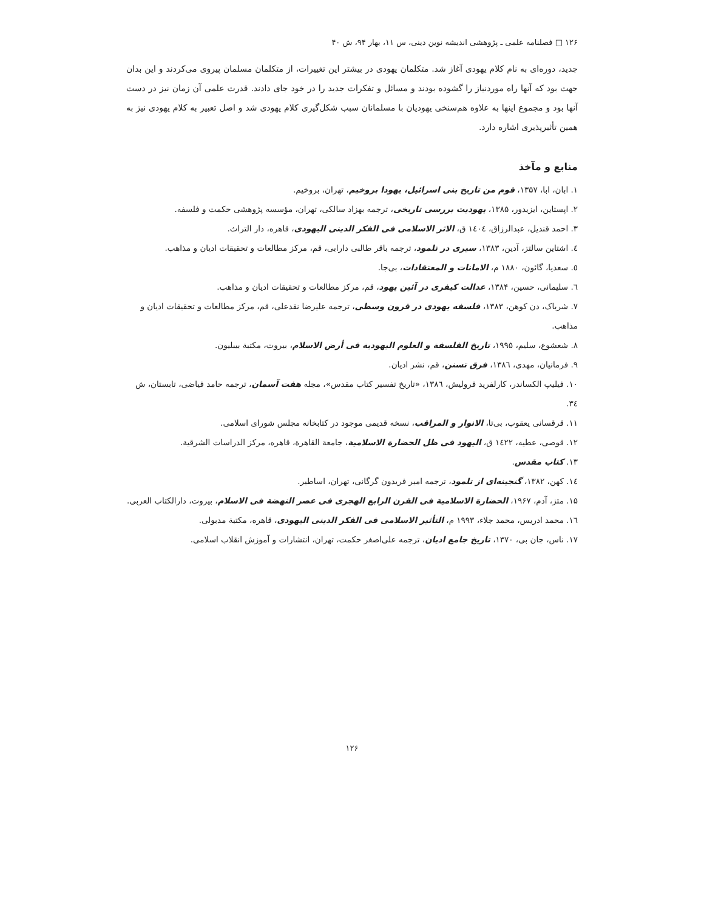۱۲۶ □ فصلنامه علمی ـ پژوهشی اندیشه نوین دینی، س ۱۱، بهار ۹۴، ش ۴۰
جدید، دوره‌ای به نام کلام یهودی آغاز شد. متکلمان یهودی در بیشتر این تغییرات، از متکلمان مسلمان پیروی می‌کردند و این بدان جهت بود که آنها راه موردنیاز را گشوده بودند و مسائل و تفکرات جدید را در خود جای دادند. قدرت علمی آن زمان نیز در دست آنها بود و مجموع اینها به علاوه هم‌سنخی یهودیان با مسلمانان سبب شکل‌گیری کلام یهودی شد و اصل تعبیر به کلام یهودی نیز به همین تأثیرپذیری اشاره دارد.
منابع و مآخذ
۱. ابان، ابا، ۱۳۵۷، قوم من تاریخ بنی اسرائیل، یهودا بروخیم، تهران، بروخیم.
۲. اپستاین، ایزیدور، ۱۳۸۵، یهودیت بررسی تاریخی، ترجمه بهزاد سالکی، تهران، مؤسسه پژوهشی حکمت و فلسفه.
۳. احمد قندیل، عبدالرزاق، ۱٤۰٤ ق، الاثر الاسلامی فی الفکر الدینی الیهودی، قاهره، دار التراث.
٤. اشتاین سالتز، آدین، ۱۳۸۳، سیری در تلمود، ترجمه باقر طالبی دارابی، قم، مرکز مطالعات و تحقیقات ادیان و مذاهب.
٥. سعدیا، گائون، ۱۸۸۰ م، الامانات و المعتقادات، بی‌جا.
٦. سلیمانی، حسین، ۱۳۸۴، عدالت کیفری در آئین یهود، قم، مرکز مطالعات و تحقیقات ادیان و مذاهب.
۷. شرباک، دن کوهن، ۱۳۸۳، فلسفه یهودی در قرون وسطی، ترجمه علیرضا نقدعلی، قم، مرکز مطالعات و تحقیقات ادیان و مذاهب.
۸. شعشوع، سلیم، ۱۹۹۵، تاریخ الفلسفة و العلوم الیهودیة فی أرض الاسلام، بیروت، مکتبة بیبلیون.
۹. فرمانیان، مهدی، ۱۳۸٦، فرق تسنن، قم، نشر ادیان.
۱۰. فیلیپ الکساندر، کارلفرید فرولیش، ۱۳۸٦، «تاریخ تفسیر کتاب مقدس»، مجله هفت آسمان، ترجمه حامد فیاضی، تابستان، ش ۳٤.
۱۱. قرقسانی یعقوب، بی‌تا، الانوار و المراقب، نسخه قدیمی موجود در کتابخانه مجلس شورای اسلامی.
۱۲. قوصی، عطیه، ۱٤۲۲ ق، الیهود فی ظل الحضارة الاسلامیة، جامعة القاهرة، قاهره، مرکز الدراسات الشرقیة.
۱۳. کتاب مقدس.
۱٤. کهن، ۱۳۸۲، گنجینه‌ای از تلمود، ترجمه امیر فریدون گرگانی، تهران، اساطیر.
۱۵. متز، آدم، ۱۹۶۷، الحضارة الاسلامیة فی القرن الرابع الهجری فی عصر النهضة فی الاسلام، بیروت، دارالکتاب العربی.
۱٦. محمد ادریس، محمد جلاء، ۱۹۹۳ م، التأثیر الاسلامی فی الفکر الدینی الیهودی، قاهره، مکتبة مدبولی.
۱۷. ناس، جان بی، ۱۳۷۰، تاریخ جامع ادیان، ترجمه علی‌اصغر حکمت، تهران، انتشارات و آموزش انقلاب اسلامی.
۱۲۶